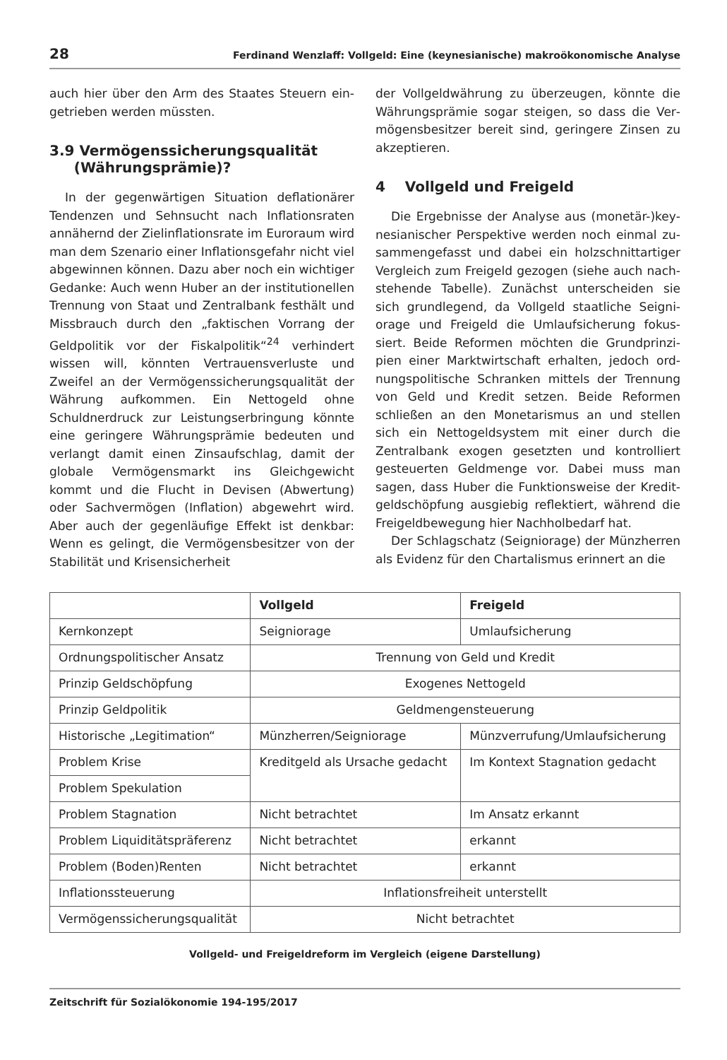28 Ferdinand Wenzlaff: Vollgeld: Eine (keynesianische) makroökonomische Analyse
auch hier über den Arm des Staates Steuern ein­getrieben werden müssten.
3.9 Vermögenssicherungsqualität
(Währungsprämie)?
In der gegenwärtigen Situation deflationärer Tendenzen und Sehnsucht nach Inflationsraten annähernd der Zielinflationsrate im Euroraum wird man dem Szenario einer Inflationsgefahr nicht viel abgewinnen können. Dazu aber noch ein wichtiger Gedanke: Auch wenn Huber an der institutionellen Trennung von Staat und Zentral­bank festhält und Missbrauch durch den „fakti­schen Vorrang der Geldpolitik vor der Fiskalpoli­tik“<sup>24</sup> verhindert wissen will, könnten Vertrauens­verluste und Zweifel an der Vermögenssiche­rungsqualität der Währung aufkommen. Ein Net­togeld ohne Schuldnerdruck zur Leistungser­bringung könnte eine geringere Währungsprämie bedeuten und verlangt damit einen Zinsauf­schlag, damit der globale Vermögensmarkt ins Gleichgewicht kommt und die Flucht in Devisen (Abwertung) oder Sachvermögen (Inflation) ab­gewehrt wird. Aber auch der gegenläufige Effekt ist denkbar: Wenn es gelingt, die Vermögens­besitzer von der Stabilität und Krisensicherheit
der Vollgeldwährung zu überzeugen, könnte die Währungsprämie sogar steigen, so dass die Ver­mögensbesitzer bereit sind, geringere Zinsen zu akzeptieren.
4 Vollgeld und Freigeld
Die Ergebnisse der Analyse aus (monetär-)key­nesianischer Perspektive werden noch einmal zu­sammengefasst und dabei ein holzschnittartiger Vergleich zum Freigeld gezogen (siehe auch nach­stehende Tabelle). Zunächst unterscheiden sie sich grundlegend, da Vollgeld staatliche Seigni­orage und Freigeld die Umlaufsicherung fokus­siert. Beide Reformen möchten die Grundprinzi­pien einer Marktwirtschaft erhalten, jedoch ord­nungspolitische Schranken mittels der Trennung von Geld und Kredit setzen. Beide Reformen schließen an den Monetarismus an und stellen sich ein Nettogeldsystem mit einer durch die Zentralbank exogen gesetzten und kontrolliert gesteuerten Geldmenge vor. Dabei muss man sagen, dass Huber die Funktionsweise der Kredit­geldschöpfung ausgiebig reflektiert, während die Freigeldbewegung hier Nachholbedarf hat.
Der Schlagschatz (Seigniorage) der Münzherren als Evidenz für den Chartalismus erinnert an die
| | Vollgeld | Freigeld |
| --- | --- | --- |
| Kernkonzept | Seigniorage | Umlaufsicherung |
| Ordnungspolitischer Ansatz | Trennung von Geld und Kredit | |
| Prinzip Geldschöpfung | Exogenes Nettogeld | |
| Prinzip Geldpolitik | Geldmengensteuerung | |
| Historische „Legitimation“ | Münzherren/Seigniorage | Münzverrufung/Umlaufsicherung |
| Problem Krise | Kreditgeld als Ursache gedacht | Im Kontext Stagnation gedacht |
| Problem Spekulation | | |
| Problem Stagnation | Nicht betrachtet | Im Ansatz erkannt |
| Problem Liquiditätspräferenz | Nicht betrachtet | erkannt |
| Problem (Boden)Renten | Nicht betrachtet | erkannt |
| Inflationssteuerung | Inflationsfreiheit unterstellt | |
| Vermögenssicherungsqualität | Nicht betrachtet | |
Vollgeld- und Freigeldreform im Vergleich (eigene Darstellung)
Zeitschrift für Sozialökonomie 194-195/2017